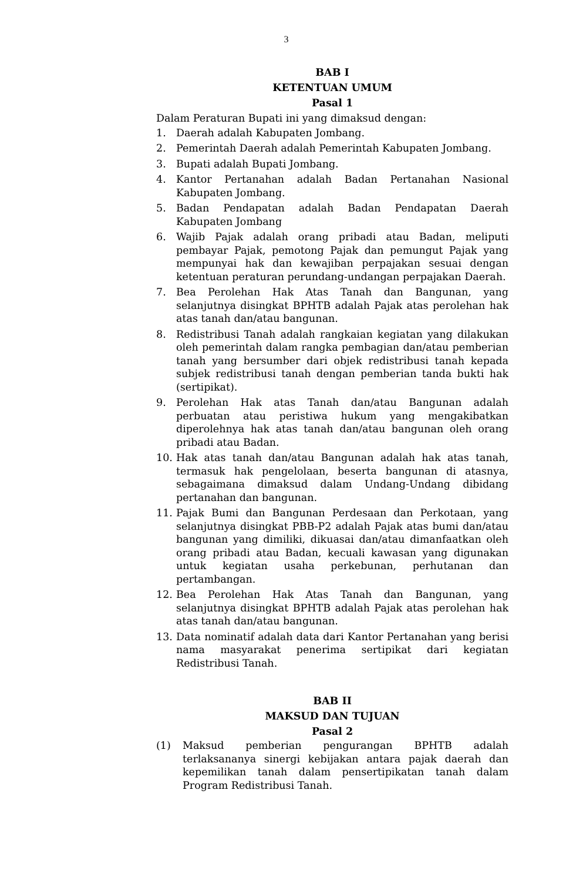3
BAB I
KETENTUAN UMUM
Pasal 1
Dalam Peraturan Bupati ini yang dimaksud dengan:
1. Daerah adalah Kabupaten Jombang.
2. Pemerintah Daerah adalah Pemerintah Kabupaten Jombang.
3. Bupati adalah Bupati Jombang.
4. Kantor Pertanahan adalah Badan Pertanahan Nasional Kabupaten Jombang.
5. Badan Pendapatan adalah Badan Pendapatan Daerah Kabupaten Jombang
6. Wajib Pajak adalah orang pribadi atau Badan, meliputi pembayar Pajak, pemotong Pajak dan pemungut Pajak yang mempunyai hak dan kewajiban perpajakan sesuai dengan ketentuan peraturan perundang-undangan perpajakan Daerah.
7. Bea Perolehan Hak Atas Tanah dan Bangunan, yang selanjutnya disingkat BPHTB adalah Pajak atas perolehan hak atas tanah dan/atau bangunan.
8. Redistribusi Tanah adalah rangkaian kegiatan yang dilakukan oleh pemerintah dalam rangka pembagian dan/atau pemberian tanah yang bersumber dari objek redistribusi tanah kepada subjek redistribusi tanah dengan pemberian tanda bukti hak (sertipikat).
9. Perolehan Hak atas Tanah dan/atau Bangunan adalah perbuatan atau peristiwa hukum yang mengakibatkan diperolehnya hak atas tanah dan/atau bangunan oleh orang pribadi atau Badan.
10. Hak atas tanah dan/atau Bangunan adalah hak atas tanah, termasuk hak pengelolaan, beserta bangunan di atasnya, sebagaimana dimaksud dalam Undang-Undang dibidang pertanahan dan bangunan.
11. Pajak Bumi dan Bangunan Perdesaan dan Perkotaan, yang selanjutnya disingkat PBB-P2 adalah Pajak atas bumi dan/atau bangunan yang dimiliki, dikuasai dan/atau dimanfaatkan oleh orang pribadi atau Badan, kecuali kawasan yang digunakan untuk kegiatan usaha perkebunan, perhutanan dan pertambangan.
12. Bea Perolehan Hak Atas Tanah dan Bangunan, yang selanjutnya disingkat BPHTB adalah Pajak atas perolehan hak atas tanah dan/atau bangunan.
13. Data nominatif adalah data dari Kantor Pertanahan yang berisi nama masyarakat penerima sertipikat dari kegiatan Redistribusi Tanah.
BAB II
MAKSUD DAN TUJUAN
Pasal 2
(1) Maksud pemberian pengurangan BPHTB adalah terlaksananya sinergi kebijakan antara pajak daerah dan kepemilikan tanah dalam pensertipikatan tanah dalam Program Redistribusi Tanah.